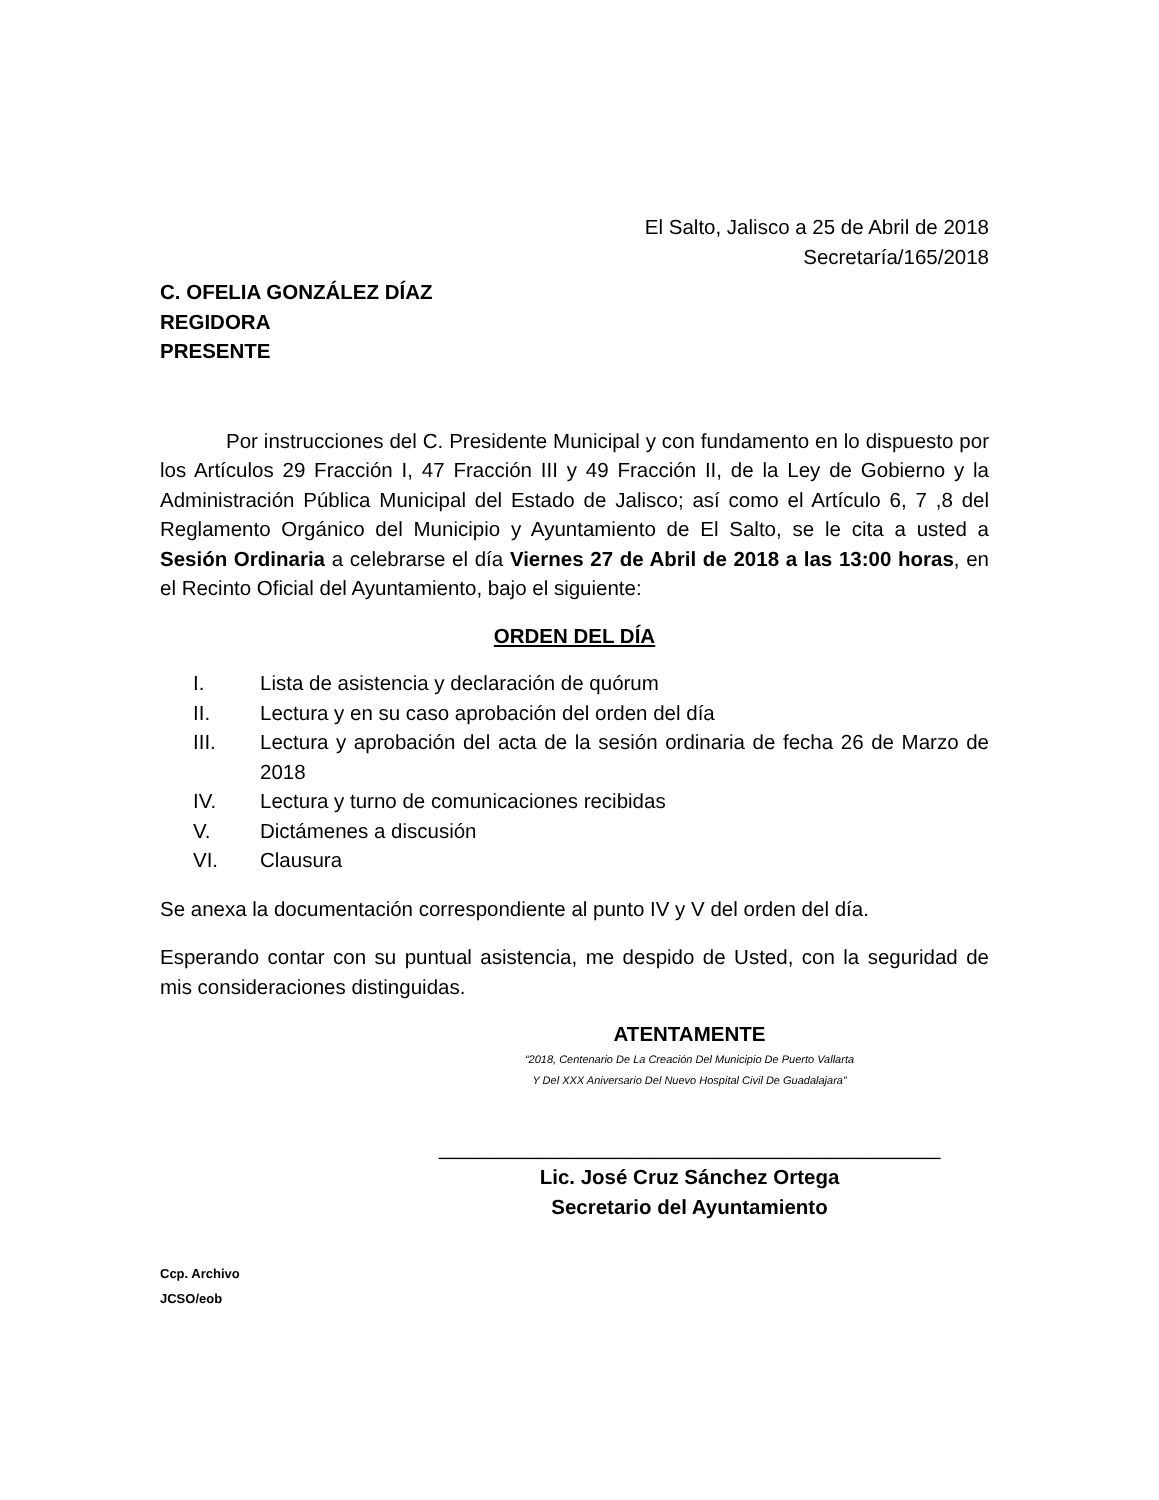El Salto, Jalisco a 25 de Abril de 2018
Secretaría/165/2018
C. OFELIA GONZÁLEZ DÍAZ
REGIDORA
PRESENTE
Por instrucciones del C. Presidente Municipal y con fundamento en lo dispuesto por los Artículos 29 Fracción I, 47 Fracción III y 49 Fracción II, de la Ley de Gobierno y la Administración Pública Municipal del Estado de Jalisco; así como el Artículo 6, 7 ,8 del Reglamento Orgánico del Municipio y Ayuntamiento de El Salto, se le cita a usted a Sesión Ordinaria a celebrarse el día Viernes 27 de Abril de 2018 a las 13:00 horas, en el Recinto Oficial del Ayuntamiento, bajo el siguiente:
ORDEN DEL DÍA
I. Lista de asistencia y declaración de quórum
II. Lectura y en su caso aprobación del orden del día
III. Lectura y aprobación del acta de la sesión ordinaria de fecha 26 de Marzo de 2018
IV. Lectura y turno de comunicaciones recibidas
V. Dictámenes a discusión
VI. Clausura
Se anexa la documentación correspondiente al punto IV y V del orden del día.
Esperando contar con su puntual asistencia, me despido de Usted, con la seguridad de mis consideraciones distinguidas.
ATENTAMENTE
“2018, Centenario De La Creación Del Municipio De Puerto Vallarta
Y Del XXX Aniversario Del Nuevo Hospital Civil De Guadalajara”
____________________________________________
Lic. José Cruz Sánchez Ortega
Secretario del Ayuntamiento
Ccp. Archivo
JCSO/eob